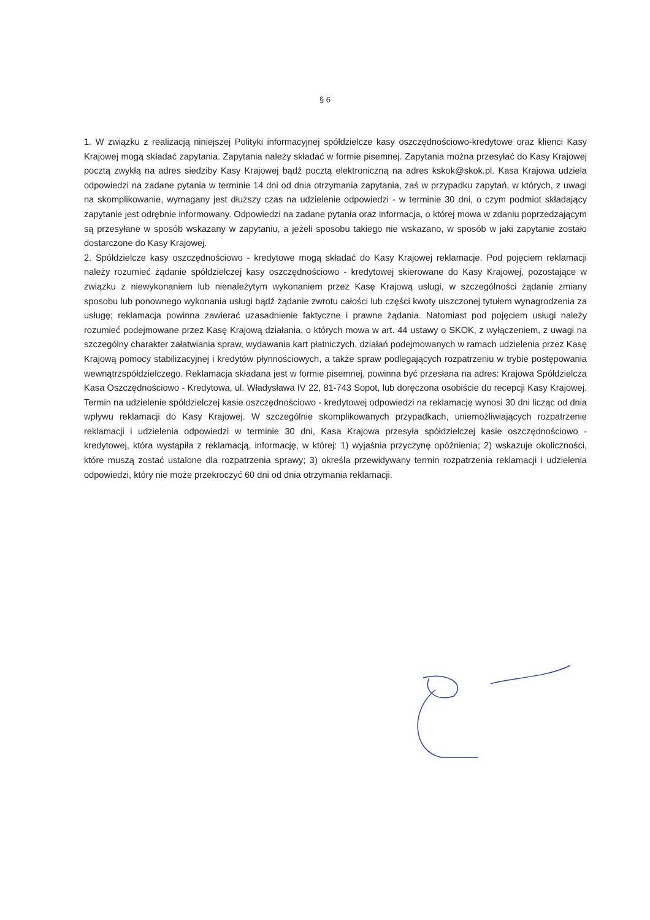§ 6
1. W związku z realizacją niniejszej Polityki informacyjnej spółdzielcze kasy oszczędnościowo-kredytowe oraz klienci Kasy Krajowej mogą składać zapytania. Zapytania należy składać w formie pisemnej. Zapytania można przesyłać do Kasy Krajowej pocztą zwykłą na adres siedziby Kasy Krajowej bądź pocztą elektroniczną na adres kskok@skok.pl. Kasa Krajowa udziela odpowiedzi na zadane pytania w terminie 14 dni od dnia otrzymania zapytania, zaś w przypadku zapytań, w których, z uwagi na skomplikowanie, wymagany jest dłuższy czas na udzielenie odpowiedzi - w terminie 30 dni, o czym podmiot składający zapytanie jest odrębnie informowany. Odpowiedzi na zadane pytania oraz informacja, o której mowa w zdaniu poprzedzającym są przesyłane w sposób wskazany w zapytaniu, a jeżeli sposobu takiego nie wskazano, w sposób w jaki zapytanie zostało dostarczone do Kasy Krajowej.
2. Spółdzielcze kasy oszczędnościowo - kredytowe mogą składać do Kasy Krajowej reklamacje. Pod pojęciem reklamacji należy rozumieć żądanie spółdzielczej kasy oszczędnościowo - kredytowej skierowane do Kasy Krajowej, pozostające w związku z niewykonaniem lub nienależytym wykonaniem przez Kasę Krajową usługi, w szczególności żądanie zmiany sposobu lub ponownego wykonania usługi bądź żądanie zwrotu całości lub części kwoty uiszczonej tytułem wynagrodzenia za usługę; reklamacja powinna zawierać uzasadnienie faktyczne i prawne żądania. Natomiast pod pojęciem usługi należy rozumieć podejmowane przez Kasę Krajową działania, o których mowa w art. 44 ustawy o SKOK, z wyłączeniem, z uwagi na szczególny charakter załatwiania spraw, wydawania kart płatniczych, działań podejmowanych w ramach udzielenia przez Kasę Krajową pomocy stabilizacyjnej i kredytów płynnościowych, a także spraw podlegających rozpatrzeniu w trybie postępowania wewnątrzspółdzielczego. Reklamacja składana jest w formie pisemnej, powinna być przesłana na adres: Krajowa Spółdzielcza Kasa Oszczędnościowo - Kredytowa, ul. Władysława IV 22, 81-743 Sopot, lub doręczona osobiście do recepcji Kasy Krajowej. Termin na udzielenie spółdzielczej kasie oszczędnościowo - kredytowej odpowiedzi na reklamację wynosi 30 dni licząc od dnia wpływu reklamacji do Kasy Krajowej. W szczególnie skomplikowanych przypadkach, uniemożliwiających rozpatrzenie reklamacji i udzielenia odpowiedzi w terminie 30 dni, Kasa Krajowa przesyła spółdzielczej kasie oszczędnościowo - kredytowej, która wystąpiła z reklamacją, informację, w której: 1) wyjaśnia przyczynę opóźnienia; 2) wskazuje okoliczności, które muszą zostać ustalone dla rozpatrzenia sprawy; 3) określa przewidywany termin rozpatrzenia reklamacji i udzielenia odpowiedzi, który nie może przekroczyć 60 dni od dnia otrzymania reklamacji.